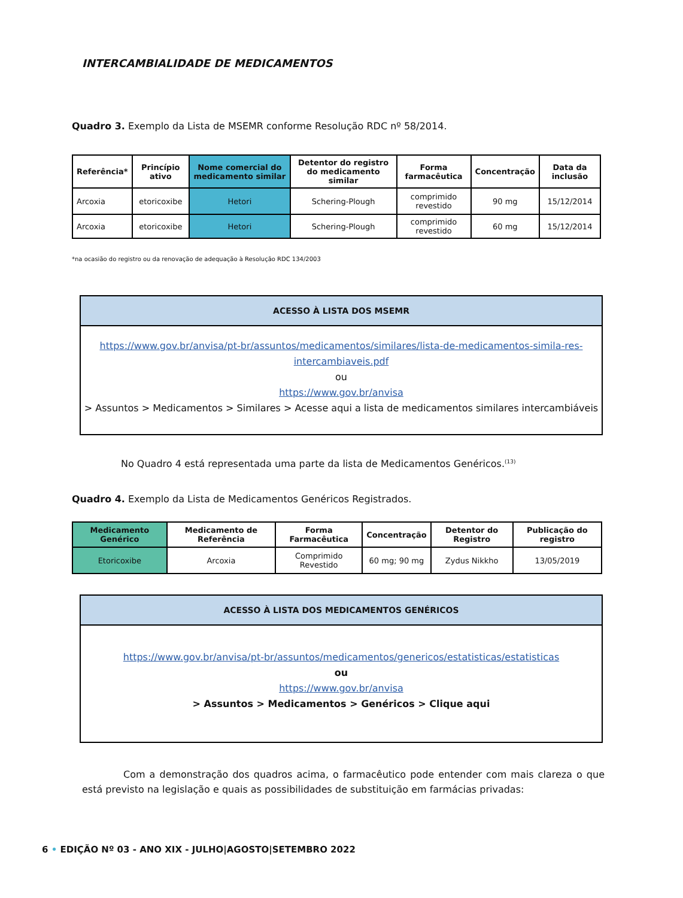INTERCAMBIALIDADE DE MEDICAMENTOS
Quadro 3. Exemplo da Lista de MSEMR conforme Resolução RDC nº 58/2014.
| Referência* | Princípio ativo | Nome comercial do medicamento similar | Detentor do registro do medicamento similar | Forma farmacêutica | Concentração | Data da inclusão |
| --- | --- | --- | --- | --- | --- | --- |
| Arcoxia | etoricoxibe | Hetori | Schering-Plough | comprimido revestido | 90 mg | 15/12/2014 |
| Arcoxia | etoricoxibe | Hetori | Schering-Plough | comprimido revestido | 60 mg | 15/12/2014 |
*na ocasião do registro ou da renovação de adequação à Resolução RDC 134/2003
ACESSO À LISTA DOS MSEMR
https://www.gov.br/anvisa/pt-br/assuntos/medicamentos/similares/lista-de-medicamentos-simila-res-intercambiaveis.pdf
ou
https://www.gov.br/anvisa
> Assuntos > Medicamentos > Similares > Acesse aqui a lista de medicamentos similares intercambiáveis
No Quadro 4 está representada uma parte da lista de Medicamentos Genéricos.<sup>(13)</sup>
Quadro 4. Exemplo da Lista de Medicamentos Genéricos Registrados.
| Medicamento Genérico | Medicamento de Referência | Forma Farmacêutica | Concentração | Detentor do Registro | Publicação do registro |
| --- | --- | --- | --- | --- | --- |
| Etoricoxibe | Arcoxia | Comprimido Revestido | 60 mg; 90 mg | Zydus Nikkho | 13/05/2019 |
ACESSO À LISTA DOS MEDICAMENTOS GENÉRICOS
https://www.gov.br/anvisa/pt-br/assuntos/medicamentos/genericos/estatisticas/estatisticas
ou
https://www.gov.br/anvisa
> Assuntos > Medicamentos > Genéricos > Clique aqui
Com a demonstração dos quadros acima, o farmacêutico pode entender com mais clareza o que está previsto na legislação e quais as possibilidades de substituição em farmácias privadas:
6 • EDIÇÃO Nº 03 - ANO XIX - JULHO|AGOSTO|SETEMBRO 2022